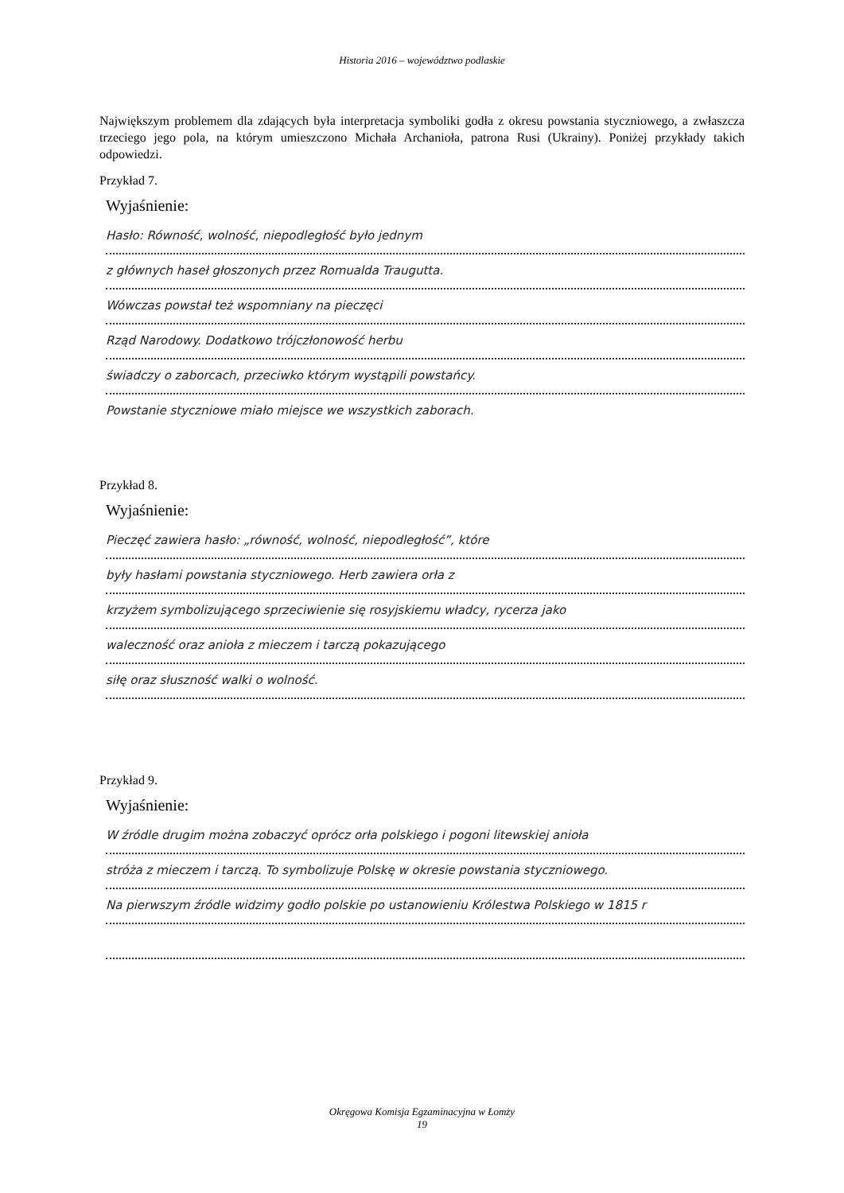Historia 2016 – województwo podlaskie
Największym problemem dla zdających była interpretacja symboliki godła z okresu powstania styczniowego, a zwłaszcza trzeciego jego pola, na którym umieszczono Michała Archanioła, patrona Rusi (Ukrainy). Poniżej przykłady takich odpowiedzi.
Przykład 7.
Wyjaśnienie:
Hasło: Równość, wolność, niepodległość było jednym
z głównych haseł głoszonych przez Romualda Traugutta.
Wówczas powstał też wspomniany na pieczęci
Rząd Narodowy. Dodatkowo trójczłonowość herbu
świadczy o zaborcach, przeciwko którym wystąpili powstańcy.
Powstanie styczniowe miało miejsce we wszystkich zaborach.
Przykład 8.
Wyjaśnienie:
Pieczęć zawiera hasło: „równość, wolność, niepodległość”, które
były hasłami powstania styczniowego. Herb zawiera orła z
krzyżem symbolizującego sprzeciwienie się rosyjskiemu władcy, rycerza jako
waleczność oraz anioła z mieczem i tarczą pokazującego
siłę oraz słuszność walki o wolność.
Przykład 9.
Wyjaśnienie:
W źródle drugim można zobaczyć oprócz orła polskiego i pogoni litewskiej anioła
stróża z mieczem i tarczą. To symbolizuje Polskę w okresie powstania styczniowego.
Na pierwszym źródle widzimy godło polskie po ustanowieniu Królestwa Polskiego w 1815 r
Okręgowa Komisja Egzaminacyjna w Łomży
19